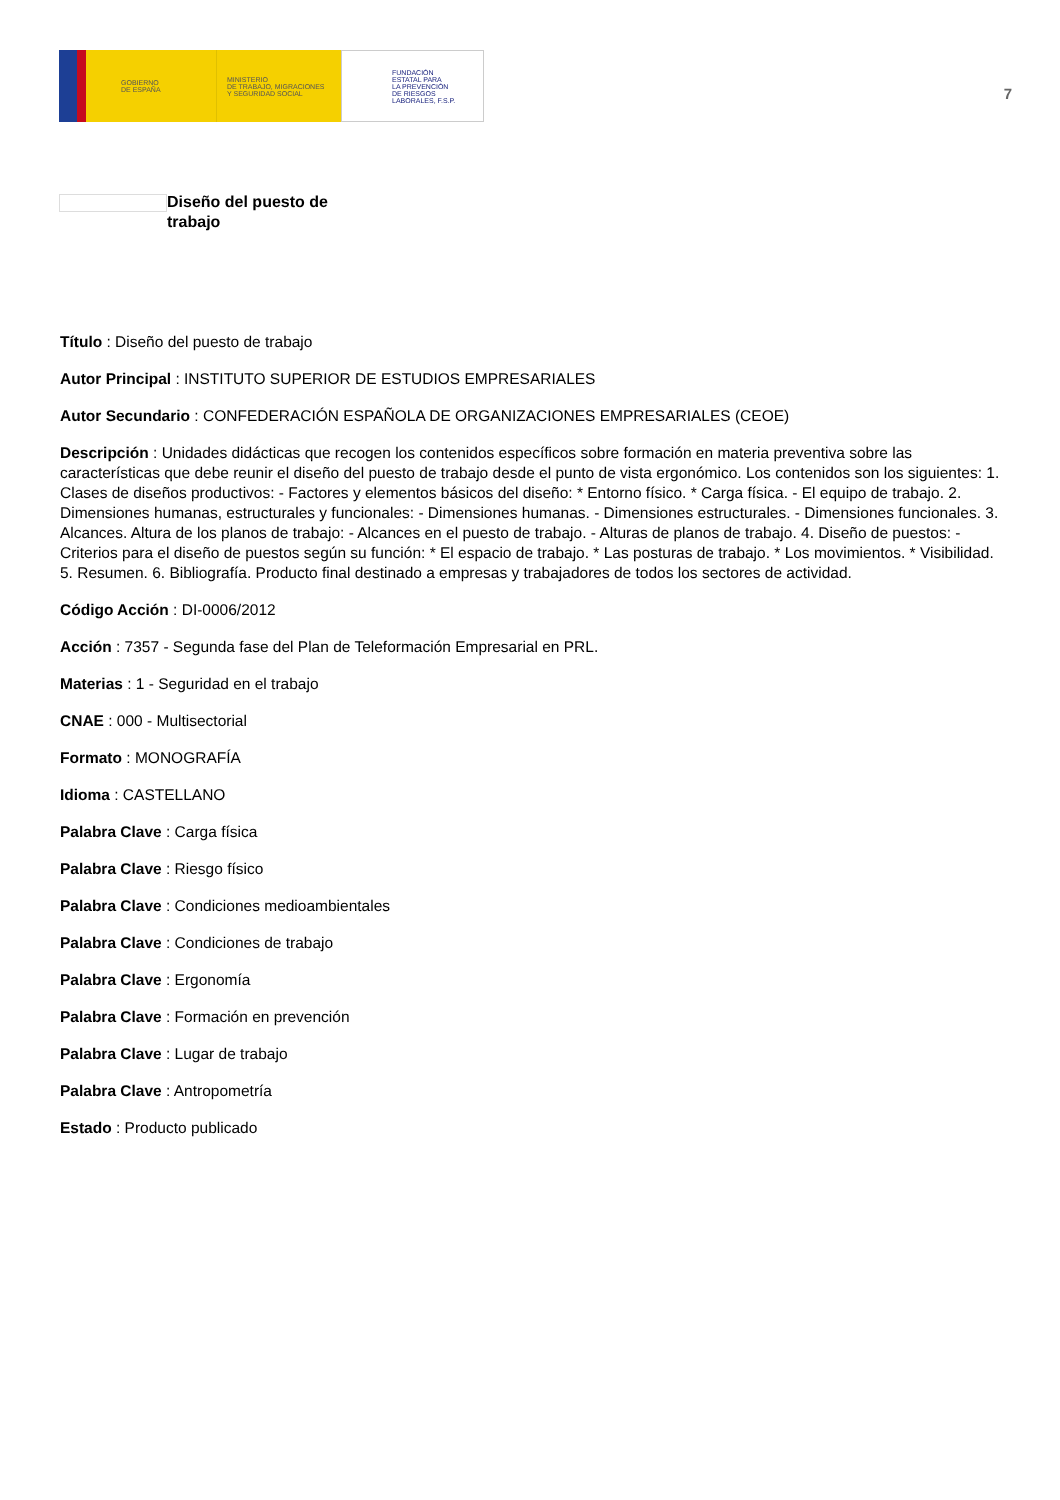GOBIERNO
DE ESPAÑA
MINISTERIO
DE TRABAJO, MIGRACIONES
Y SEGURIDAD SOCIAL
FUNDACIÓN
ESTATAL PARA
LA PREVENCIÓN
DE RIESGOS
LABORALES, F.S.P.
7
Diseño del puesto de trabajo
Título : Diseño del puesto de trabajo
Autor Principal : INSTITUTO SUPERIOR DE ESTUDIOS EMPRESARIALES
Autor Secundario : CONFEDERACIÓN ESPAÑOLA DE ORGANIZACIONES EMPRESARIALES (CEOE)
Descripción : Unidades didácticas que recogen los contenidos específicos sobre formación en materia preventiva sobre las características que debe reunir el diseño del puesto de trabajo desde el punto de vista ergonómico. Los contenidos son los siguientes: 1. Clases de diseños productivos: - Factores y elementos básicos del diseño: * Entorno físico. * Carga física. - El equipo de trabajo. 2. Dimensiones humanas, estructurales y funcionales: - Dimensiones humanas. - Dimensiones estructurales. - Dimensiones funcionales. 3. Alcances. Altura de los planos de trabajo: - Alcances en el puesto de trabajo. - Alturas de planos de trabajo. 4. Diseño de puestos: - Criterios para el diseño de puestos según su función: * El espacio de trabajo. * Las posturas de trabajo. * Los movimientos. * Visibilidad. 5. Resumen. 6. Bibliografía. Producto final destinado a empresas y trabajadores de todos los sectores de actividad.
Código Acción : DI-0006/2012
Acción : 7357 - Segunda fase del Plan de Teleformación Empresarial en PRL.
Materias : 1 - Seguridad en el trabajo
CNAE : 000 - Multisectorial
Formato : MONOGRAFÍA
Idioma : CASTELLANO
Palabra Clave : Carga física
Palabra Clave : Riesgo físico
Palabra Clave : Condiciones medioambientales
Palabra Clave : Condiciones de trabajo
Palabra Clave : Ergonomía
Palabra Clave : Formación en prevención
Palabra Clave : Lugar de trabajo
Palabra Clave : Antropometría
Estado : Producto publicado